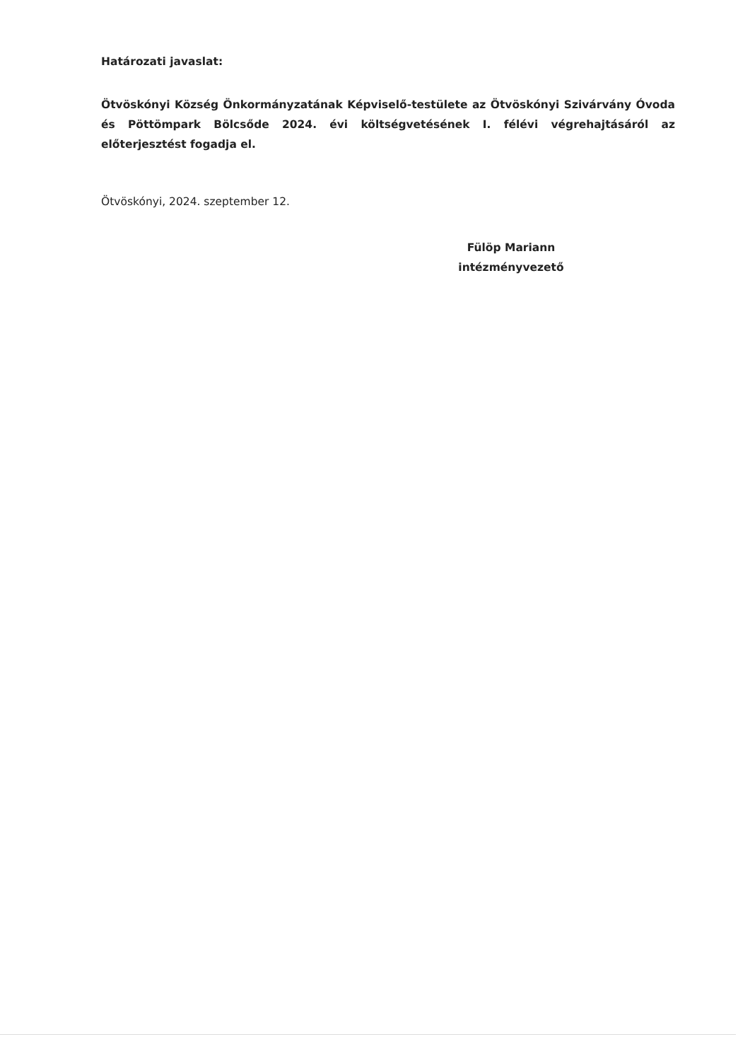Határozati javaslat:
Ötvöskónyi Község Önkormányzatának Képviselő-testülete az Ötvöskónyi Szivárvány Óvoda és Pöttömpark Bölcsőde 2024. évi költségvetésének I. félévi végrehajtásáról az előterjesztést fogadja el.
Ötvöskónyi, 2024. szeptember 12.
Fülöp Mariann
intézményvezető